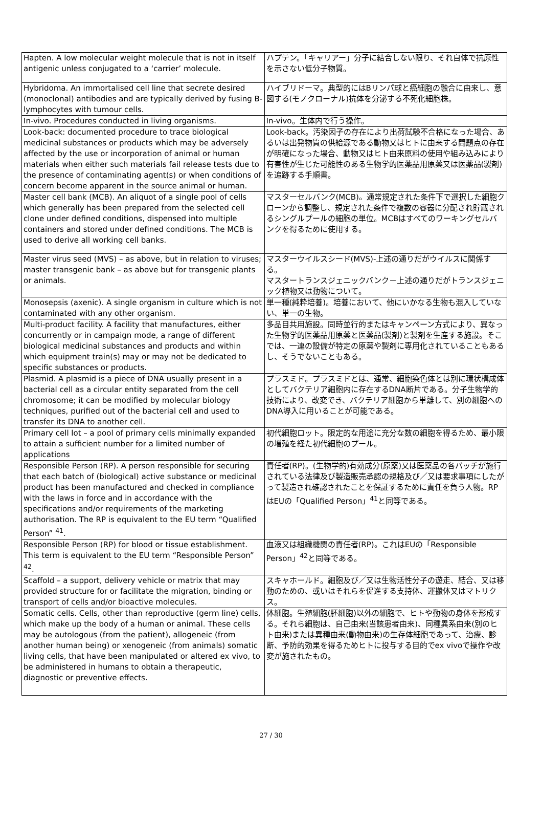| Hapten. A low molecular weight molecule that is not in itself antigenic unless conjugated to a ‘carrier’ molecule. | ハプテン。「キャリアー」分子に結合しない限り、それ自体で抗原性を示さない低分子物質。 |
| Hybridoma. An immortalised cell line that secrete desired (monoclonal) antibodies and are typically derived by fusing B-lymphocytes with tumour cells. | ハイブリドーマ。典型的にはBリンパ球と癌細胞の融合に由来し、意図する(モノクローナル)抗体を分泌する不死化細胞株。 |
| In-vivo. Procedures conducted in living organisms. | In-vivo。生体内で行う操作。 |
| Look-back: documented procedure to trace biological medicinal substances or products which may be adversely affected by the use or incorporation of animal or human materials when either such materials fail release tests due to the presence of contaminating agent(s) or when conditions of concern become apparent in the source animal or human. | Look-back。汚染因子の存在により出荷試験不合格になった場合、あるいは出発物質の供給源である動物又はヒトに由来する問題点の存在が明確になった場合、動物又はヒト由来原料の使用や組み込みにより有害性が生じた可能性のある生物学的医薬品用原薬又は医薬品(製剤)を追跡する手順書。 |
| Master cell bank (MCB). An aliquot of a single pool of cells which generally has been prepared from the selected cell clone under defined conditions, dispensed into multiple containers and stored under defined conditions. The MCB is used to derive all working cell banks. | マスターセルバンク(MCB)。通常規定された条件下で選択した細胞クローンから調整し、規定された条件で複数の容器に分配され貯蔵されるシングルプールの細胞の単位。MCBはすべてのワーキングセルバンクを得るために使用する。 |
| Master virus seed (MVS) – as above, but in relation to viruses; master transgenic bank – as above but for transgenic plants or animals. | マスターウイルスシード(MVS)-上述の通りだがウイルスに関係する。 マスタートランスジェニックバンク－上述の通りだがトランスジェニック植物又は動物について。 |
| Monosepsis (axenic). A single organism in culture which is not contaminated with any other organism. | 単一種(純粋培養)。培養において、他にいかなる生物も混入していない、単一の生物。 |
| Multi-product facility. A facility that manufactures, either concurrently or in campaign mode, a range of different biological medicinal substances and products and within which equipment train(s) may or may not be dedicated to specific substances or products. | 多品目共用施設。同時並行的またはキャンペーン方式により、異なった生物学的医薬品用原薬と医薬品(製剤)と製剤を生産する施設。そこでは、一連の設備が特定の原薬や製剤に専用化されていることもあるし、そうでないこともある。 |
| Plasmid. A plasmid is a piece of DNA usually present in a bacterial cell as a circular entity separated from the cell chromosome; it can be modified by molecular biology techniques, purified out of the bacterial cell and used to transfer its DNA to another cell. | プラスミド。プラスミドとは、通常、細胞染色体とは別に環状構成体としてバクテリア細胞内に存在するDNA断片である。分子生物学的技術により、改変でき、バクテリア細胞から単離して、別の細胞へのDNA導入に用いることが可能である。 |
| Primary cell lot – a pool of primary cells minimally expanded to attain a sufficient number for a limited number of applications | 初代細胞ロット。限定的な用途に充分な数の細胞を得るため、最小限の増殖を経た初代細胞のプール。 |
| Responsible Person (RP). A person responsible for securing that each batch of (biological) active substance or medicinal product has been manufactured and checked in compliance with the laws in force and in accordance with the specifications and/or requirements of the marketing authorisation. The RP is equivalent to the EU term “Qualified Person” <sup>41</sup>. | 責任者(RP)。(生物学的)有効成分(原薬)又は医薬品の各バッチが施行されている法律及び製造販売承認の規格及び／又は要求事項にしたがって製造され確認されたことを保証するために責任を負う人物。RPはEUの「Qualified Person」<sup>41</sup>と同等である。 |
| Responsible Person (RP) for blood or tissue establishment. This term is equivalent to the EU term “Responsible Person” <sup>42</sup>. | 血液又は組織機関の責任者(RP)。これはEUの「Responsible Person」<sup>42</sup>と同等である。 |
| Scaffold – a support, delivery vehicle or matrix that may provided structure for or facilitate the migration, binding or transport of cells and/or bioactive molecules. | スキャホールド。細胞及び／又は生物活性分子の遊走、結合、又は移動のための、或いはそれらを促進する支持体、運搬体又はマトリクス。 |
| Somatic cells. Cells, other than reproductive (germ line) cells, which make up the body of a human or animal. These cells may be autologous (from the patient), allogeneic (from another human being) or xenogeneic (from animals) somatic living cells, that have been manipulated or altered ex vivo, to be administered in humans to obtain a therapeutic, diagnostic or preventive effects. | 体細胞。生殖細胞(胚細胞)以外の細胞で、ヒトや動物の身体を形成する。それら細胞は、自己由来(当該患者由来)、同種異系由来(別のヒト由来)または異種由来(動物由来)の生存体細胞であって、治療、診断、予防的効果を得るためヒトに投与する目的でex vivoで操作や改変が施されたもの。 |
27 / 30